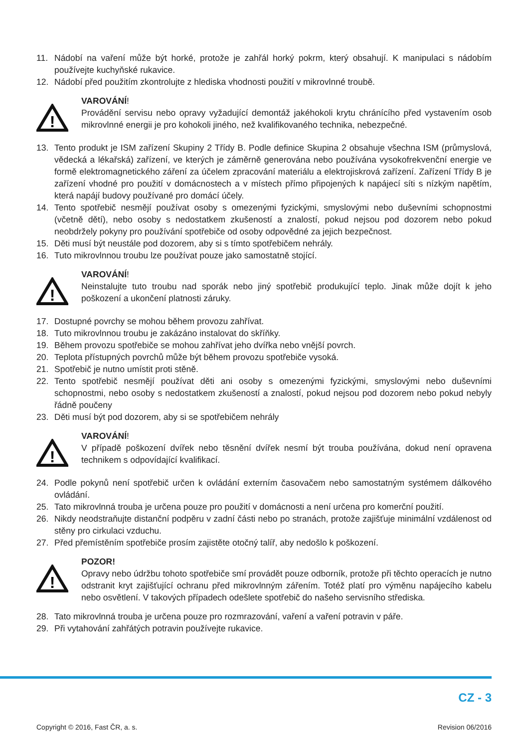11. Nádobí na vaření může být horké, protože je zahřál horký pokrm, který obsahují. K manipulaci s nádobím používejte kuchyňské rukavice.
12. Nádobí před použitím zkontrolujte z hlediska vhodnosti použití v mikrovlnné troubě.
!
VAROVÁNÍ!
Provádění servisu nebo opravy vyžadující demontáž jakéhokoli krytu chránícího před vystavením osob mikrovlnné energii je pro kohokoli jiného, než kvalifikovaného technika, nebezpečné.
13. Tento produkt je ISM zařízení Skupiny 2 Třídy B. Podle definice Skupina 2 obsahuje všechna ISM (průmyslová, vědecká a lékařská) zařízení, ve kterých je záměrně generována nebo používána vysokofrekvenční energie ve formě elektromagnetického záření za účelem zpracování materiálu a elektrojiskrová zařízení. Zařízení Třídy B je zařízení vhodné pro použití v domácnostech a v místech přímo připojených k napájecí síti s nízkým napětím, která napájí budovy používané pro domácí účely.
14. Tento spotřebič nesmějí používat osoby s omezenými fyzickými, smyslovými nebo duševními schopnostmi (včetně dětí), nebo osoby s nedostatkem zkušeností a znalostí, pokud nejsou pod dozorem nebo pokud neobdržely pokyny pro používání spotřebiče od osoby odpovědné za jejich bezpečnost.
15. Děti musí být neustále pod dozorem, aby si s tímto spotřebičem nehrály.
16. Tuto mikrovlnnou troubu lze používat pouze jako samostatně stojící.
!
VAROVÁNÍ!
Neinstalujte tuto troubu nad sporák nebo jiný spotřebič produkující teplo. Jinak může dojít k jeho poškození a ukončení platnosti záruky.
17. Dostupné povrchy se mohou během provozu zahřívat.
18. Tuto mikrovlnnou troubu je zakázáno instalovat do skříňky.
19. Během provozu spotřebiče se mohou zahřívat jeho dvířka nebo vnější povrch.
20. Teplota přístupných povrchů může být během provozu spotřebiče vysoká.
21. Spotřebič je nutno umístit proti stěně.
22. Tento spotřebič nesmějí používat děti ani osoby s omezenými fyzickými, smyslovými nebo duševními schopnostmi, nebo osoby s nedostatkem zkušeností a znalostí, pokud nejsou pod dozorem nebo pokud nebyly řádně poučeny
23. Děti musí být pod dozorem, aby si se spotřebičem nehrály
!
VAROVÁNÍ!
V případě poškození dvířek nebo těsnění dvířek nesmí být trouba používána, dokud není opravena technikem s odpovídající kvalifikací.
24. Podle pokynů není spotřebič určen k ovládání externím časovačem nebo samostatným systémem dálkového ovládání.
25. Tato mikrovlnná trouba je určena pouze pro použití v domácnosti a není určena pro komerční použití.
26. Nikdy neodstraňujte distanční podpěru v zadní části nebo po stranách, protože zajišťuje minimální vzdálenost od stěny pro cirkulaci vzduchu.
27. Před přemístěním spotřebiče prosím zajistěte otočný talíř, aby nedošlo k poškození.
!
POZOR!
Opravy nebo údržbu tohoto spotřebiče smí provádět pouze odborník, protože při těchto operacích je nutno odstranit kryt zajišťující ochranu před mikrovlnným zářením. Totéž platí pro výměnu napájecího kabelu nebo osvětlení. V takových případech odešlete spotřebič do našeho servisního střediska.
28. Tato mikrovlnná trouba je určena pouze pro rozmrazování, vaření a vaření potravin v páře.
29. Při vytahování zahřátých potravin používejte rukavice.
CZ - 3
Copyright © 2016, Fast ČR, a. s. Revision 06/2016